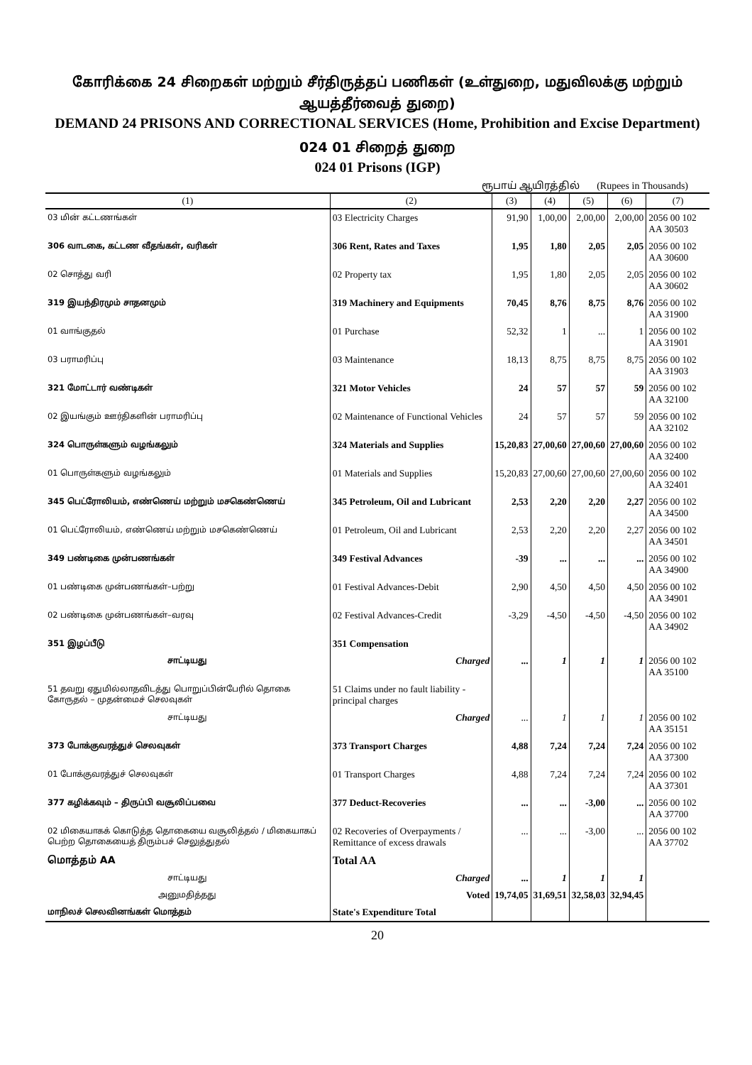கோரிக்கை 24 சிறைகள் மற்றும் சீர்திருத்தப் பணிகள் (உள்துறை, மதுவிலக்கு மற்றும் ஆயத்தீர்வைத் துறை)
DEMAND 24 PRISONS AND CORRECTIONAL SERVICES (Home, Prohibition and Excise Department)
024 01 சிறைத் துறை
024 01 Prisons (IGP)
ரூபாய் ஆயிரத்தில் (Rupees in Thousands)
| (1) | (2) | (3) | (4) | (5) | (6) | (7) |
| --- | --- | --- | --- | --- | --- | --- |
| 03 மின் கட்டணங்கள் | 03 Electricity Charges | 91,90 | 1,00,00 | 2,00,00 | 2,00,00 | 2056 00 102 AA 30503 |
| 306 வாடகை, கட்டண வீதங்கள், வரிகள் | 306 Rent, Rates and Taxes | 1,95 | 1,80 | 2,05 | 2,05 | 2056 00 102 AA 30600 |
| 02 சொத்து வரி | 02 Property tax | 1,95 | 1,80 | 2,05 | 2,05 | 2056 00 102 AA 30602 |
| 319 இயந்திரமும் சாதனமும் | 319 Machinery and Equipments | 70,45 | 8,76 | 8,75 | 8,76 | 2056 00 102 AA 31900 |
| 01 வாங்குதல் | 01 Purchase | 52,32 | 1 | ... | 1 | 2056 00 102 AA 31901 |
| 03 பராமரிப்பு | 03 Maintenance | 18,13 | 8,75 | 8,75 | 8,75 | 2056 00 102 AA 31903 |
| 321 மோட்டார் வண்டிகள் | 321 Motor Vehicles | 24 | 57 | 57 | 59 | 2056 00 102 AA 32100 |
| 02 இயங்கும் ஊர்திகளின் பராமரிப்பு | 02 Maintenance of Functional Vehicles | 24 | 57 | 57 | 59 | 2056 00 102 AA 32102 |
| 324 பொருள்களும் வழங்கலும் | 324 Materials and Supplies | 15,20,83 | 27,00,60 | 27,00,60 | 27,00,60 | 2056 00 102 AA 32400 |
| 01 பொருள்களும் வழங்கலும் | 01 Materials and Supplies | 15,20,83 | 27,00,60 | 27,00,60 | 27,00,60 | 2056 00 102 AA 32401 |
| 345 பெட்ரோலியம், எண்ணெய் மற்றும் மசகெண்ணெய் | 345 Petroleum, Oil and Lubricant | 2,53 | 2,20 | 2,20 | 2,27 | 2056 00 102 AA 34500 |
| 01 பெட்ரோலியம், எண்ணெய் மற்றும் மசகெண்ணெய் | 01 Petroleum, Oil and Lubricant | 2,53 | 2,20 | 2,20 | 2,27 | 2056 00 102 AA 34501 |
| 349 பண்டிகை முன்பணங்கள் | 349 Festival Advances | -39 | ... | ... | ... | 2056 00 102 AA 34900 |
| 01 பண்டிகை முன்பணங்கள்–பற்று | 01 Festival Advances-Debit | 2,90 | 4,50 | 4,50 | 4,50 | 2056 00 102 AA 34901 |
| 02 பண்டிகை முன்பணங்கள்–வரவு | 02 Festival Advances-Credit | -3,29 | -4,50 | -4,50 | -4,50 | 2056 00 102 AA 34902 |
| 351 இழப்பீடு | 351 Compensation | | | | | |
| சாட்டியது | Charged | ... | 1 | 1 | 1 | 2056 00 102 AA 35100 |
| 51 தவறு ஏதுமில்லாதவிடத்து பொறுப்பின்பேரில் தொகை கோருதல் – முதன்மைச் செலவுகள் | 51 Claims under no fault liability - principal charges | | | | | |
| சாட்டியது | Charged | ... | 1 | 1 | 1 | 2056 00 102 AA 35151 |
| 373 போக்குவரத்துச் செலவுகள் | 373 Transport Charges | 4,88 | 7,24 | 7,24 | 7,24 | 2056 00 102 AA 37300 |
| 01 போக்குவரத்துச் செலவுகள் | 01 Transport Charges | 4,88 | 7,24 | 7,24 | 7,24 | 2056 00 102 AA 37301 |
| 377 கழிக்கவும் – திருப்பி வசூலிப்பவை | 377 Deduct-Recoveries | ... | ... | -3,00 | ... | 2056 00 102 AA 37700 |
| 02 மிகையாகக் கொடுத்த தொகையை வசூலித்தல் / மிகையாகப் பெற்ற தொகையைத் திரும்பச் செலுத்துதல் | 02 Recoveries of Overpayments / Remittance of excess drawals | ... | ... | -3,00 | ... | 2056 00 102 AA 37702 |
| மொத்தம் AA | Total AA | | | | | |
| சாட்டியது | Charged | ... | 1 | 1 | 1 | |
| அனுமதித்தது | Voted | 19,74,05 | 31,69,51 | 32,58,03 | 32,94,45 | |
| மாநிலச் செலவினங்கள் மொத்தம் | State's Expenditure Total | | | | | |
20